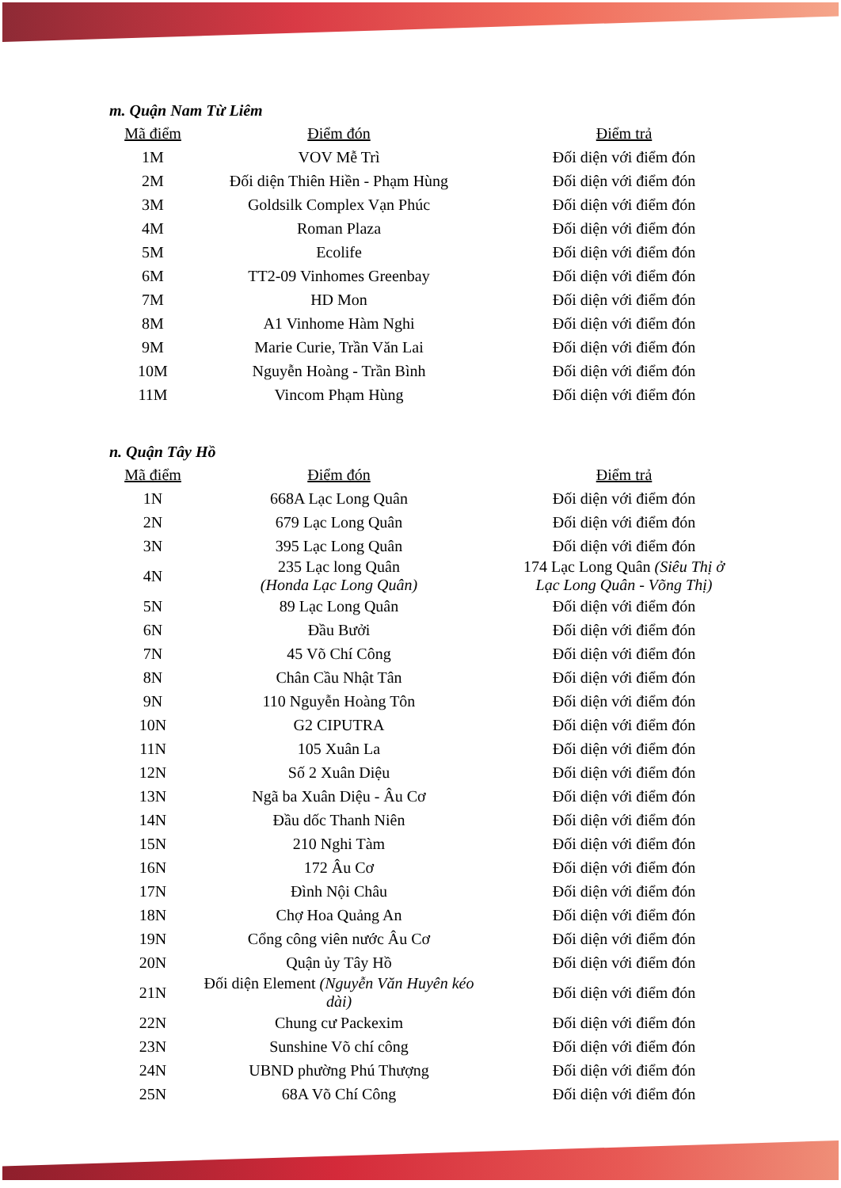m. Quận Nam Từ Liêm
| Mã điểm | Điểm đón | Điểm trả |
| --- | --- | --- |
| 1M | VOV Mễ Trì | Đối diện với điểm đón |
| 2M | Đối diện Thiên Hiền - Phạm Hùng | Đối diện với điểm đón |
| 3M | Goldsilk Complex Vạn Phúc | Đối diện với điểm đón |
| 4M | Roman Plaza | Đối diện với điểm đón |
| 5M | Ecolife | Đối diện với điểm đón |
| 6M | TT2-09 Vinhomes Greenbay | Đối diện với điểm đón |
| 7M | HD Mon | Đối diện với điểm đón |
| 8M | A1 Vinhome Hàm Nghi | Đối diện với điểm đón |
| 9M | Marie Curie, Trần Văn Lai | Đối diện với điểm đón |
| 10M | Nguyễn Hoàng - Trần Bình | Đối diện với điểm đón |
| 11M | Vincom Phạm Hùng | Đối diện với điểm đón |
n. Quận Tây Hồ
| Mã điểm | Điểm đón | Điểm trả |
| --- | --- | --- |
| 1N | 668A Lạc Long Quân | Đối diện với điểm đón |
| 2N | 679 Lạc Long Quân | Đối diện với điểm đón |
| 3N | 395 Lạc Long Quân | Đối diện với điểm đón |
| 4N | 235 Lạc long Quân (Honda Lạc Long Quân) | 174 Lạc Long Quân (Siêu Thị ở Lạc Long Quân - Võng Thị) |
| 5N | 89 Lạc Long Quân | Đối diện với điểm đón |
| 6N | Đầu Bưởi | Đối diện với điểm đón |
| 7N | 45 Võ Chí Công | Đối diện với điểm đón |
| 8N | Chân Cầu Nhật Tân | Đối diện với điểm đón |
| 9N | 110 Nguyễn Hoàng Tôn | Đối diện với điểm đón |
| 10N | G2 CIPUTRA | Đối diện với điểm đón |
| 11N | 105 Xuân La | Đối diện với điểm đón |
| 12N | Số 2 Xuân Diệu | Đối diện với điểm đón |
| 13N | Ngã ba Xuân Diệu - Âu Cơ | Đối diện với điểm đón |
| 14N | Đầu dốc Thanh Niên | Đối diện với điểm đón |
| 15N | 210 Nghi Tàm | Đối diện với điểm đón |
| 16N | 172 Âu Cơ | Đối diện với điểm đón |
| 17N | Đình Nội Châu | Đối diện với điểm đón |
| 18N | Chợ Hoa Quảng An | Đối diện với điểm đón |
| 19N | Cổng công viên nước Âu Cơ | Đối diện với điểm đón |
| 20N | Quận ủy Tây Hồ | Đối diện với điểm đón |
| 21N | Đối diện Element (Nguyễn Văn Huyên kéo dài) | Đối diện với điểm đón |
| 22N | Chung cư Packexim | Đối diện với điểm đón |
| 23N | Sunshine Võ chí công | Đối diện với điểm đón |
| 24N | UBND phường Phú Thượng | Đối diện với điểm đón |
| 25N | 68A Võ Chí Công | Đối diện với điểm đón |